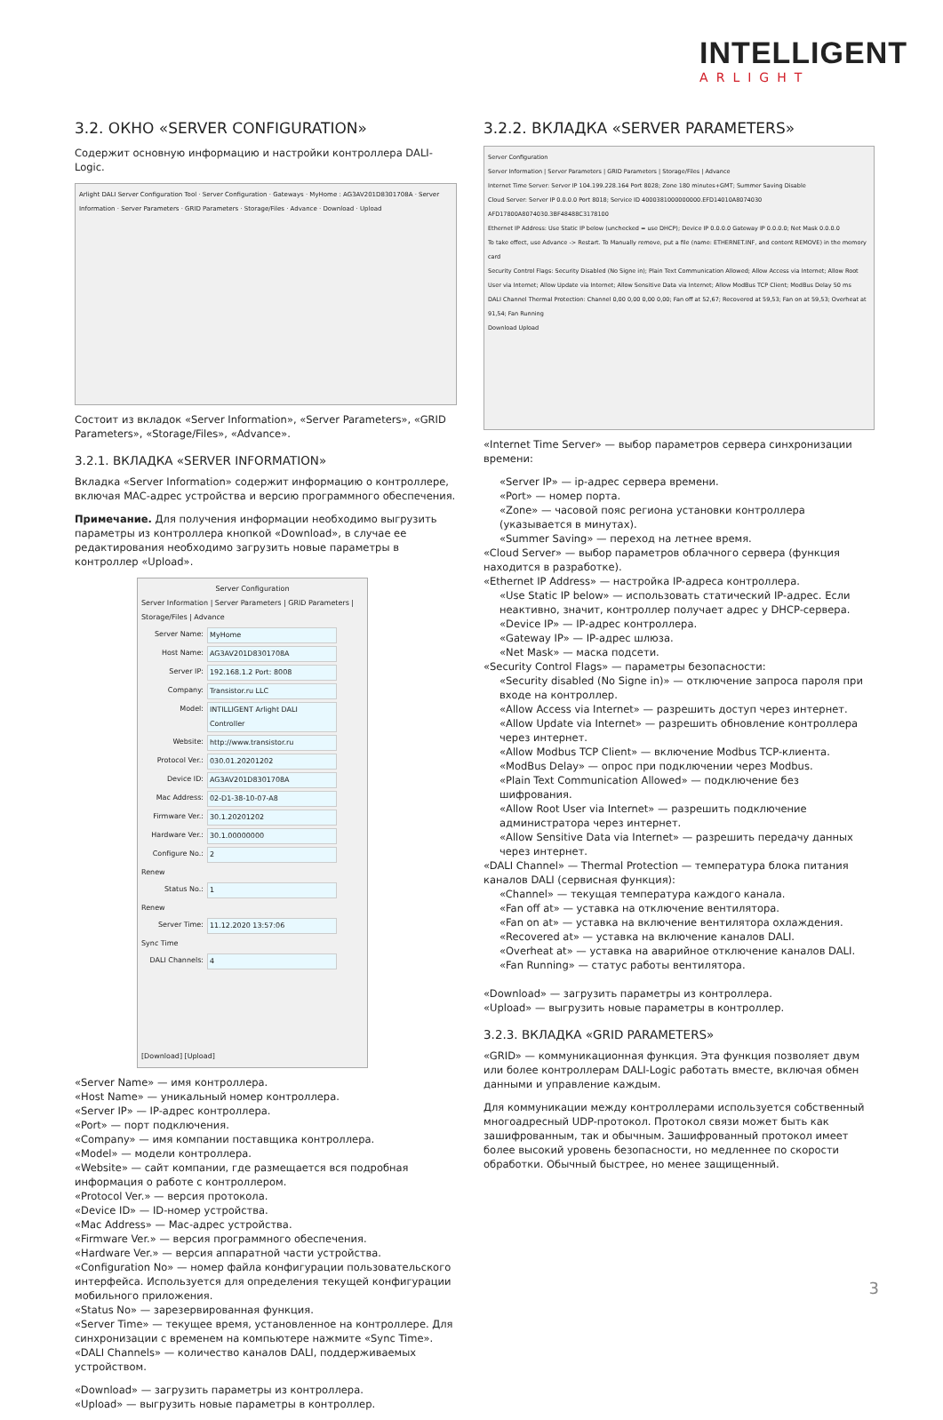INTELLIGENT
ARLIGHT
3.2. ОКНО «SERVER CONFIGURATION»
Содержит основную информацию и настройки контроллера DALI-Logic.
Arlight DALI Server Configuration Tool · Server Configuration · Gateways · MyHome : AG3AV201D8301708A · Server Information · Server Parameters · GRID Parameters · Storage/Files · Advance · Download · Upload
Состоит из вкладок «Server Information», «Server Parameters», «GRID Parameters», «Storage/Files», «Advance».
3.2.1. ВКЛАДКА «SERVER INFORMATION»
Вкладка «Server Information» содержит информацию о контроллере, включая MAC-адрес устройства и версию программного обеспечения.
Примечание. Для получения информации необходимо выгрузить параметры из контроллера кнопкой «Download», в случае ее редактирования необходимо загрузить новые параметры в контроллер «Upload».
Server Configuration
Server Information | Server Parameters | GRID Parameters | Storage/Files | Advance
Server Name: MyHome
Host Name: AG3AV201D8301708A
Server IP: 192.168.1.2 Port: 8008
Company: Transistor.ru LLC
Model: INTILLIGENT Arlight DALI Controller
Website: http://www.transistor.ru
Protocol Ver.: 030.01.20201202
Device ID: AG3AV201D8301708A
Mac Address: 02-D1-38-10-07-A8
Firmware Ver.: 30.1.20201202
Hardware Ver.: 30.1.00000000
Configure No.: 2
Renew
Status No.: 1
Renew
Server Time: 11.12.2020 13:57:06
Sync Time
DALI Channels: 4
[Download] [Upload]
«Server Name» — имя контроллера.
«Host Name» — уникальный номер контроллера.
«Server IP» — IP-адрес контроллера.
«Port» — порт подключения.
«Company» — имя компании поставщика контроллера.
«Model» — модели контроллера.
«Website» — сайт компании, где размещается вся подробная информация о работе с контроллером.
«Protocol Ver.» — версия протокола.
«Device ID» — ID-номер устройства.
«Mac Address» — Mac-адрес устройства.
«Firmware Ver.» — версия программного обеспечения.
«Hardware Ver.» — версия аппаратной части устройства.
«Configuration No» — номер файла конфигурации пользовательского интерфейса. Используется для определения текущей конфигурации мобильного приложения.
«Status No» — зарезервированная функция.
«Server Time» — текущее время, установленное на контроллере. Для синхронизации с временем на компьютере нажмите «Sync Time».
«DALI Channels» — количество каналов DALI, поддерживаемых устройством.
«Download» — загрузить параметры из контроллера.
«Upload» — выгрузить новые параметры в контроллер.
3.2.2. ВКЛАДКА «SERVER PARAMETERS»
Server Configuration
Server Information | Server Parameters | GRID Parameters | Storage/Files | Advance
Internet Time Server: Server IP 104.199.228.164 Port 8028; Zone 180 minutes+GMT; Summer Saving Disable
Cloud Server: Server IP 0.0.0.0 Port 8018; Service ID 4000381000000000.EFD14010A8074030 AFD17800A8074030.3BF48488C3178100
Ethernet IP Address: Use Static IP below (unchecked = use DHCP); Device IP 0.0.0.0 Gateway IP 0.0.0.0; Net Mask 0.0.0.0
To take effect, use Advance -> Restart. To Manually remove, put a file (name: ETHERNET.INF, and content REMOVE) in the memory card
Security Control Flags: Security Disabled (No Signe in); Plain Text Communication Allowed; Allow Access via Internet; Allow Root User via Internet; Allow Update via Internet; Allow Sensitive Data via Internet; Allow ModBus TCP Client; ModBus Delay 50 ms
DALI Channel Thermal Protection: Channel 0,00 0,00 0,00 0,00; Fan off at 52,67; Recovered at 59,53; Fan on at 59,53; Overheat at 91,54; Fan Running
Download Upload
«Internet Time Server» — выбор параметров сервера синхронизации времени:
«Server IP» — ip-адрес сервера времени.
«Port» — номер порта.
«Zone» — часовой пояс региона установки контроллера (указывается в минутах).
«Summer Saving» — переход на летнее время.
«Cloud Server» — выбор параметров облачного сервера (функция находится в разработке).
«Ethernet IP Address» — настройка IP-адреса контроллера.
«Use Static IP below» — использовать статический IP-адрес. Если неактивно, значит, контроллер получает адрес у DHCP-сервера.
«Device IP» — IP-адрес контроллера.
«Gateway IP» — IP-адрес шлюза.
«Net Mask» — маска подсети.
«Security Control Flags» — параметры безопасности:
«Security disabled (No Signe in)» — отключение запроса пароля при входе на контроллер.
«Allow Access via Internet» — разрешить доступ через интернет.
«Allow Update via Internet» — разрешить обновление контроллера через интернет.
«Allow Modbus TCP Client» — включение Modbus TCP-клиента.
«ModBus Delay» — опрос при подключении через Modbus.
«Plain Text Communication Allowed» — подключение без шифрования.
«Allow Root User via Internet» — разрешить подключение администратора через интернет.
«Allow Sensitive Data via Internet» — разрешить передачу данных через интернет.
«DALI Channel» — Thermal Protection — температура блока питания каналов DALI (сервисная функция):
«Channel» — текущая температура каждого канала.
«Fan off at» — уставка на отключение вентилятора.
«Fan on at» — уставка на включение вентилятора охлаждения.
«Recovered at» — уставка на включение каналов DALI.
«Overheat at» — уставка на аварийное отключение каналов DALI.
«Fan Running» — статус работы вентилятора.
«Download» — загрузить параметры из контроллера.
«Upload» — выгрузить новые параметры в контроллер.
3.2.3. ВКЛАДКА «GRID PARAMETERS»
«GRID» — коммуникационная функция. Эта функция позволяет двум или более контроллерам DALI-Logic работать вместе, включая обмен данными и управление каждым.
Для коммуникации между контроллерами используется собственный многоадресный UDP-протокол. Протокол связи может быть как зашифрованным, так и обычным. Зашифрованный протокол имеет более высокий уровень безопасности, но медленнее по скорости обработки. Обычный быстрее, но менее защищенный.
3